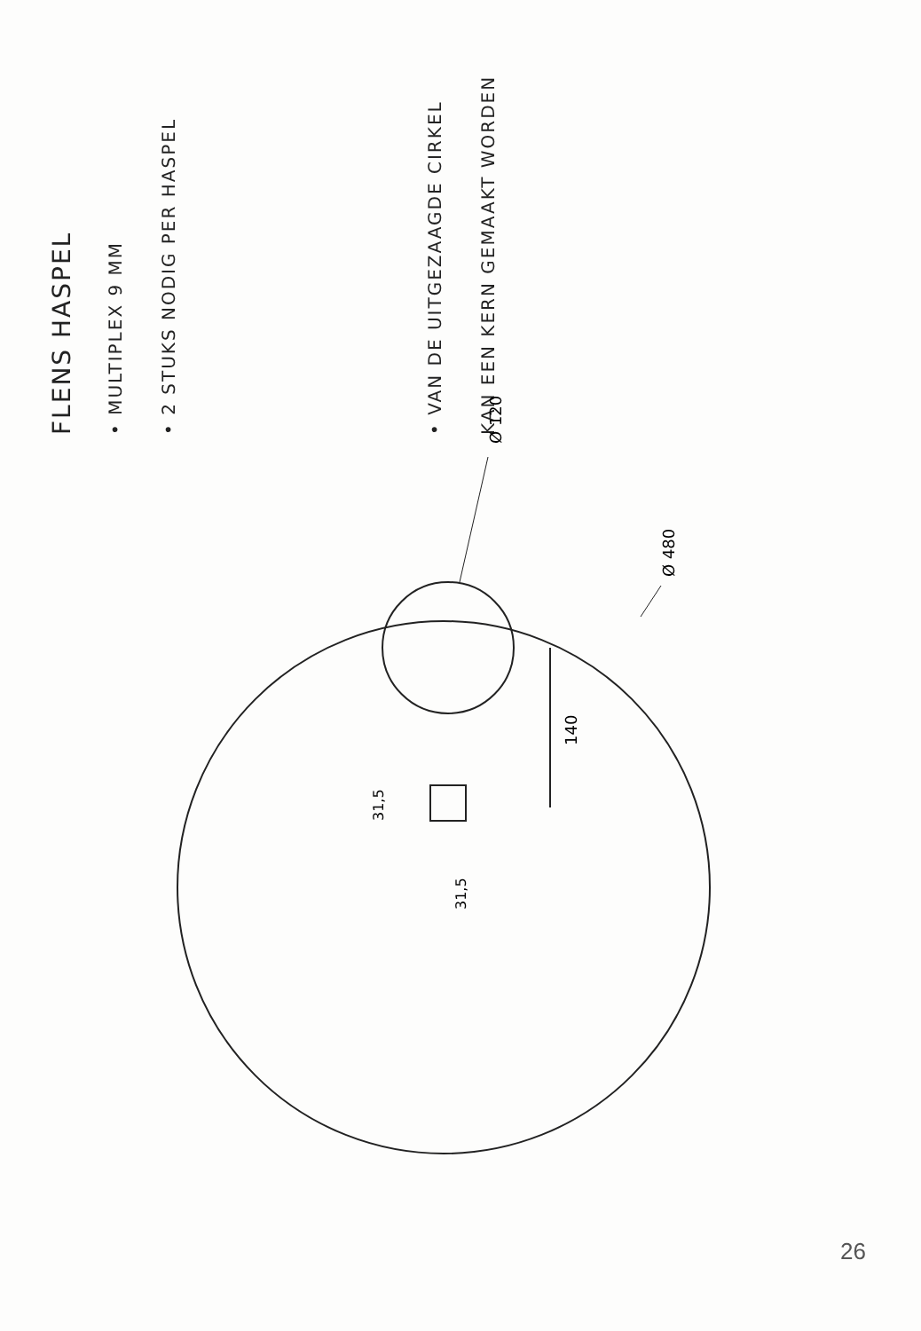FLENS HASPEL
• MULTIPLEX 9 MM
• 2 STUKS NODIG PER HASPEL
• VAN DE UITGEZAAGDE CIRKEL KAN EEN KERN GEMAAKT WORDEN
Ø 120
Ø 480
140
31,5
31,5
26